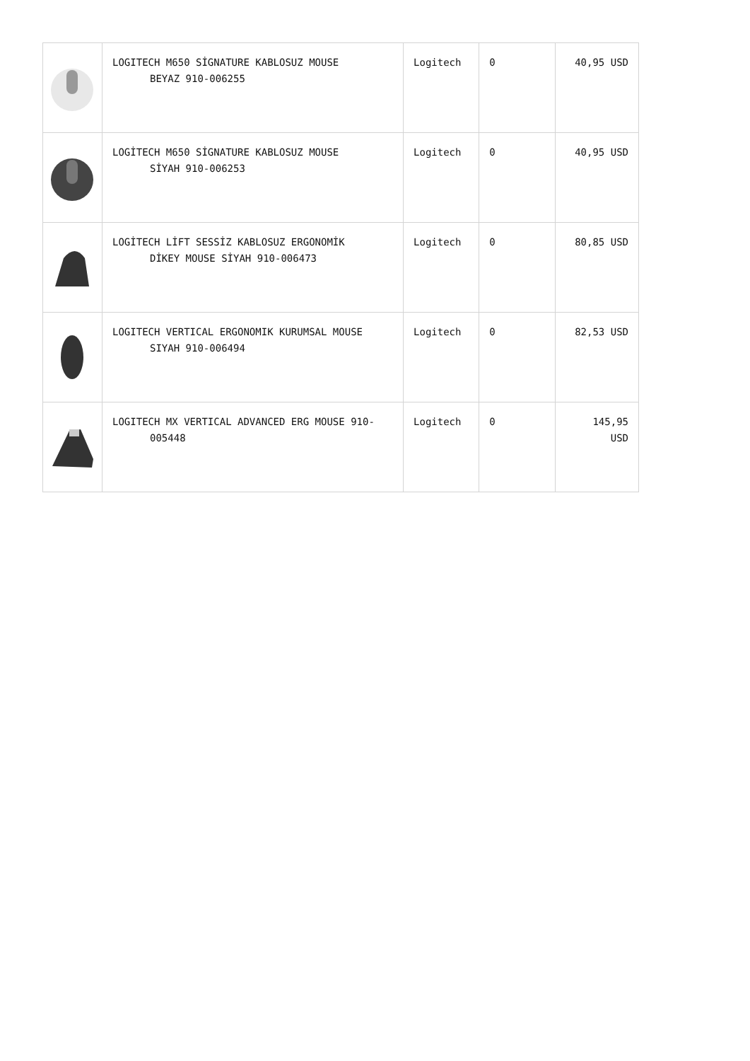| | LOGITECH M650 SİGNATURE KABLOSUZ MOUSE BEYAZ 910-006255 | Logitech | 0 | 40,95 USD |
| | LOGİTECH M650 SİGNATURE KABLOSUZ MOUSE SİYAH 910-006253 | Logitech | 0 | 40,95 USD |
| | LOGİTECH LİFT SESSİZ KABLOSUZ ERGONOMİK DİKEY MOUSE SİYAH 910-006473 | Logitech | 0 | 80,85 USD |
| | LOGITECH VERTICAL ERGONOMIK KURUMSAL MOUSE SIYAH 910-006494 | Logitech | 0 | 82,53 USD |
| | LOGITECH MX VERTICAL ADVANCED ERG MOUSE 910- 005448 | Logitech | 0 | 145,95 USD |